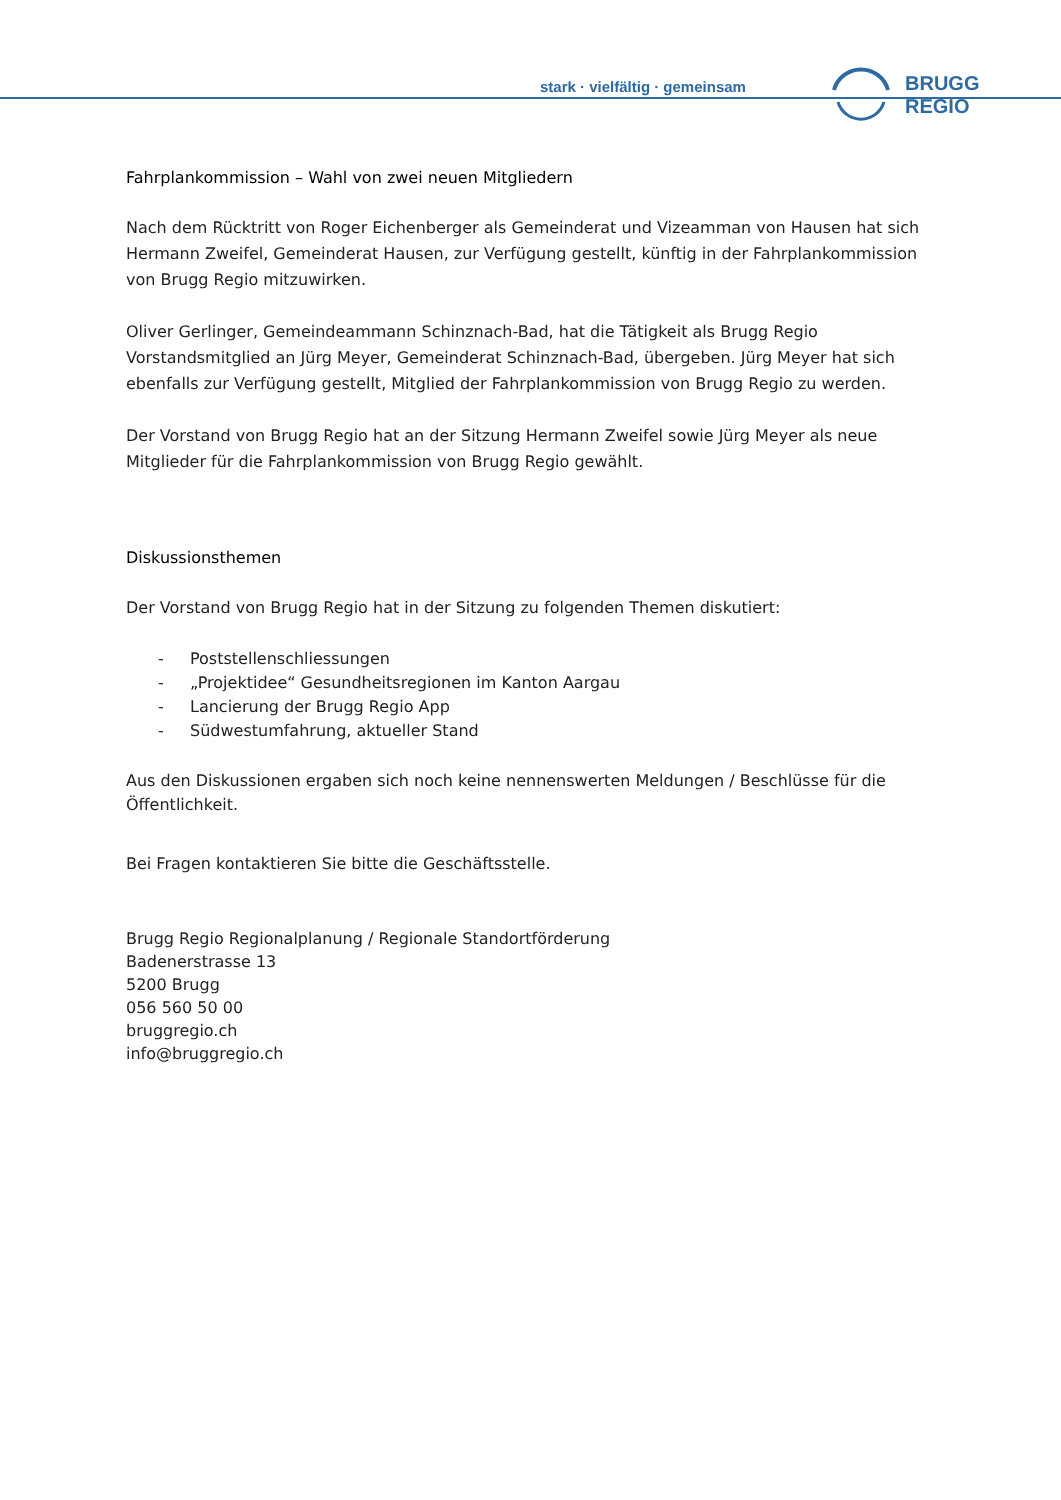stark · vielfältig · gemeinsam BRUGG REGIO
Fahrplankommission – Wahl von zwei neuen Mitgliedern
Nach dem Rücktritt von Roger Eichenberger als Gemeinderat und Vizeamman von Hausen hat sich Hermann Zweifel, Gemeinderat Hausen, zur Verfügung gestellt, künftig in der Fahrplankommission von Brugg Regio mitzuwirken.
Oliver Gerlinger, Gemeindeammann Schinznach-Bad, hat die Tätigkeit als Brugg Regio Vorstandsmitglied an Jürg Meyer, Gemeinderat Schinznach-Bad, übergeben. Jürg Meyer hat sich ebenfalls zur Verfügung gestellt, Mitglied der Fahrplankommission von Brugg Regio zu werden.
Der Vorstand von Brugg Regio hat an der Sitzung Hermann Zweifel sowie Jürg Meyer als neue Mitglieder für die Fahrplankommission von Brugg Regio gewählt.
Diskussionsthemen
Der Vorstand von Brugg Regio hat in der Sitzung zu folgenden Themen diskutiert:
- Poststellenschliessungen
- „Projektidee“ Gesundheitsregionen im Kanton Aargau
- Lancierung der Brugg Regio App
- Südwestumfahrung, aktueller Stand
Aus den Diskussionen ergaben sich noch keine nennenswerten Meldungen / Beschlüsse für die Öffentlichkeit.
Bei Fragen kontaktieren Sie bitte die Geschäftsstelle.
Brugg Regio Regionalplanung / Regionale Standortförderung
Badenerstrasse 13
5200 Brugg
056 560 50 00
bruggregio.ch
info@bruggregio.ch